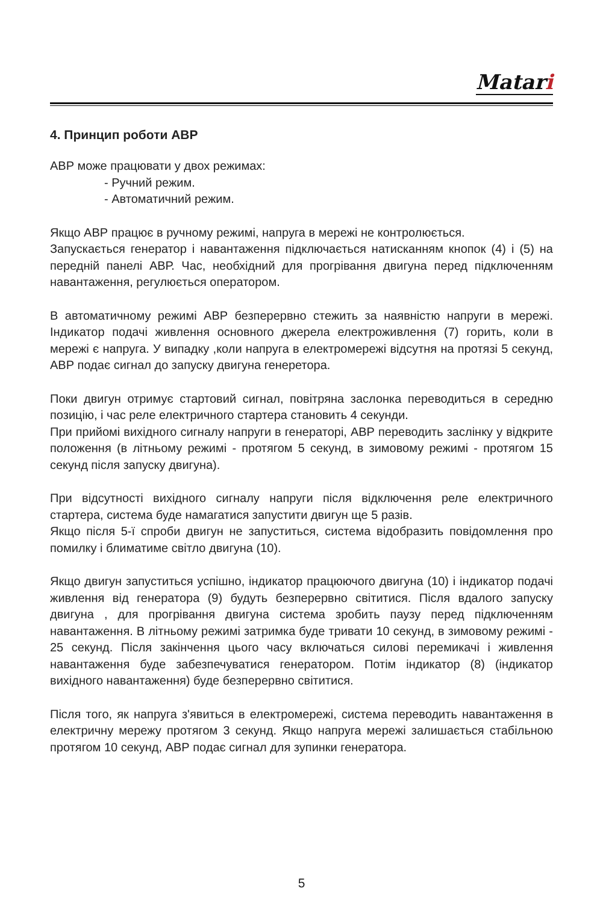Matari
4. Принцип роботи АВР
АВР може працювати у двох режимах:
- Ручний режим.
- Автоматичний режим.
Якщо АВР працює в ручному режимі, напруга в мережі не контролюється.
Запускається генератор і навантаження підключається натисканням кнопок (4) і (5) на передній панелі АВР. Час, необхідний для прогрівання двигуна перед підключенням навантаження, регулюється оператором.
В автоматичному режимі АВР безперервно стежить за наявністю напруги в мережі. Індикатор подачі живлення основного джерела електроживлення (7) горить, коли в мережі є напруга. У випадку ,коли напруга в електромережі відсутня на протязі 5 секунд, АВР подає сигнал до запуску двигуна генеретора.
Поки двигун отримує стартовий сигнал, повітряна заслонка переводиться в середню позицію, і час реле електричного стартера становить 4 секунди.
При прийомі вихідного сигналу напруги в генераторі, АВР переводить заслінку у відкрите положення (в літньому режимі - протягом 5 секунд, в зимовому режимі - протягом 15 секунд після запуску двигуна).
При відсутності вихідного сигналу напруги після відключення реле електричного стартера, система буде намагатися запустити двигун ще 5 разів.
Якщо після 5-ї спроби двигун не запуститься, система відобразить повідомлення про помилку і блиматиме світло двигуна (10).
Якщо двигун запуститься успішно, індикатор працюючого двигуна (10) і індикатор подачі живлення від генератора (9) будуть безперервно світитися. Після вдалого запуску двигуна , для прогрівання двигуна система зробить паузу перед підключенням навантаження. В літньому режимі затримка буде тривати 10 секунд, в зимовому режимі - 25 секунд. Після закінчення цього часу включаться силові перемикачі і живлення навантаження буде забезпечуватися генератором. Потім індикатор (8) (індикатор вихідного навантаження) буде безперервно світитися.
Після того, як напруга з'явиться в електромережі, система переводить навантаження в електричну мережу протягом 3 секунд. Якщо напруга мережі залишається стабільною протягом 10 секунд, АВР подає сигнал для зупинки генератора.
5